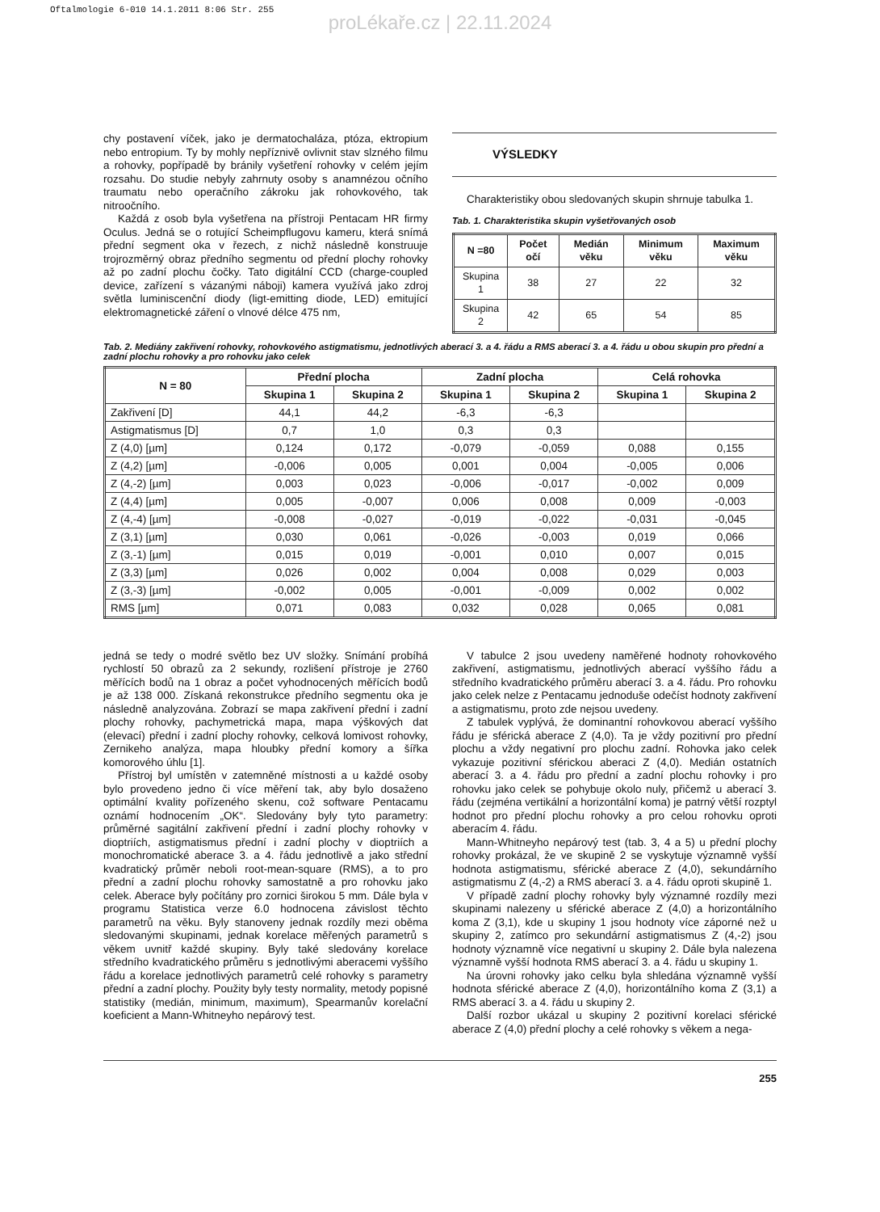Oftalmologie 6-010 14.1.2011 8:06 Str. 255
proLékaře.cz | 22.11.2024
chy postavení víček, jako je dermatochaláza, ptóza, ektropium nebo entropium. Ty by mohly nepříznivě ovlivnit stav slzného filmu a rohovky, popřípadě by bránily vyšetření rohovky v celém jejím rozsahu. Do studie nebyly zahrnuty osoby s anamnézou očního traumatu nebo operačního zákroku jak rohovkového, tak nitroočního.
Každá z osob byla vyšetřena na přístroji Pentacam HR firmy Oculus. Jedná se o rotující Scheimpflugovu kameru, která snímá přední segment oka v řezech, z nichž následně konstruuje trojrozměrný obraz předního segmentu od přední plochy rohovky až po zadní plochu čočky. Tato digitální CCD (charge-coupled device, zařízení s vázanými náboji) kamera využívá jako zdroj světla luminiscenční diody (ligt-emitting diode, LED) emitující elektromagnetické záření o vlnové délce 475 nm,
VÝSLEDKY
Charakteristiky obou sledovaných skupin shrnuje tabulka 1.
Tab. 1. Charakteristika skupin vyšetřovaných osob
| N =80 | Počet očí | Medián věku | Minimum věku | Maximum věku |
| --- | --- | --- | --- | --- |
| Skupina 1 | 38 | 27 | 22 | 32 |
| Skupina 2 | 42 | 65 | 54 | 85 |
Tab. 2. Mediány zakřivení rohovky, rohovkového astigmatismu, jednotlivých aberací 3. a 4. řádu a RMS aberací 3. a 4. řádu u obou skupin pro přední a zadní plochu rohovky a pro rohovku jako celek
| N = 80 | Přední plocha | | Zadní plocha | | Celá rohovka | |
| --- | --- | --- | --- | --- | --- | --- |
| | Skupina 1 | Skupina 2 | Skupina 1 | Skupina 2 | Skupina 1 | Skupina 2 |
| Zakřivení [D] | 44,1 | 44,2 | -6,3 | -6,3 | | |
| Astigmatismus [D] | 0,7 | 1,0 | 0,3 | 0,3 | | |
| Z (4,0) [µm] | 0,124 | 0,172 | -0,079 | -0,059 | 0,088 | 0,155 |
| Z (4,2) [µm] | -0,006 | 0,005 | 0,001 | 0,004 | -0,005 | 0,006 |
| Z (4,-2) [µm] | 0,003 | 0,023 | -0,006 | -0,017 | -0,002 | 0,009 |
| Z (4,4) [µm] | 0,005 | -0,007 | 0,006 | 0,008 | 0,009 | -0,003 |
| Z (4,-4) [µm] | -0,008 | -0,027 | -0,019 | -0,022 | -0,031 | -0,045 |
| Z (3,1) [µm] | 0,030 | 0,061 | -0,026 | -0,003 | 0,019 | 0,066 |
| Z (3,-1) [µm] | 0,015 | 0,019 | -0,001 | 0,010 | 0,007 | 0,015 |
| Z (3,3) [µm] | 0,026 | 0,002 | 0,004 | 0,008 | 0,029 | 0,003 |
| Z (3,-3) [µm] | -0,002 | 0,005 | -0,001 | -0,009 | 0,002 | 0,002 |
| RMS [µm] | 0,071 | 0,083 | 0,032 | 0,028 | 0,065 | 0,081 |
jedná se tedy o modré světlo bez UV složky. Snímání probíhá rychlostí 50 obrazů za 2 sekundy, rozlišení přístroje je 2760 měřících bodů na 1 obraz a počet vyhodnocených měřících bodů je až 138 000. Získaná rekonstrukce předního segmentu oka je následně analyzována. Zobrazí se mapa zakřivení přední i zadní plochy rohovky, pachymetrická mapa, mapa výškových dat (elevací) přední i zadní plochy rohovky, celková lomivost rohovky, Zernikeho analýza, mapa hloubky přední komory a šířka komorového úhlu [1].
Přístroj byl umístěn v zatemněné místnosti a u každé osoby bylo provedeno jedno či více měření tak, aby bylo dosaženo optimální kvality pořízeného skenu, což software Pentacamu oznámí hodnocením „OK“. Sledovány byly tyto parametry: průměrné sagitální zakřivení přední i zadní plochy rohovky v dioptriích, astigmatismus přední i zadní plochy v dioptriích a monochromatické aberace 3. a 4. řádu jednotlivě a jako střední kvadratický průměr neboli root-mean-square (RMS), a to pro přední a zadní plochu rohovky samostatně a pro rohovku jako celek. Aberace byly počítány pro zornici širokou 5 mm. Dále byla v programu Statistica verze 6.0 hodnocena závislost těchto parametrů na věku. Byly stanoveny jednak rozdíly mezi oběma sledovanými skupinami, jednak korelace měřených parametrů s věkem uvnitř každé skupiny. Byly také sledovány korelace středního kvadratického průměru s jednotlivými aberacemi vyššího řádu a korelace jednotlivých parametrů celé rohovky s parametry přední a zadní plochy. Použity byly testy normality, metody popisné statistiky (medián, minimum, maximum), Spearmanův korelační koeficient a Mann-Whitneyho nepárový test.
V tabulce 2 jsou uvedeny naměřené hodnoty rohovkového zakřivení, astigmatismu, jednotlivých aberací vyššího řádu a středního kvadratického průměru aberací 3. a 4. řádu. Pro rohovku jako celek nelze z Pentacamu jednoduše odečíst hodnoty zakřivení a astigmatismu, proto zde nejsou uvedeny.
Z tabulek vyplývá, že dominantní rohovkovou aberací vyššího řádu je sférická aberace Z (4,0). Ta je vždy pozitivní pro přední plochu a vždy negativní pro plochu zadní. Rohovka jako celek vykazuje pozitivní sférickou aberaci Z (4,0). Medián ostatních aberací 3. a 4. řádu pro přední a zadní plochu rohovky i pro rohovku jako celek se pohybuje okolo nuly, přičemž u aberací 3. řádu (zejména vertikální a horizontální koma) je patrný větší rozptyl hodnot pro přední plochu rohovky a pro celou rohovku oproti aberacím 4. řádu.
Mann-Whitneyho nepárový test (tab. 3, 4 a 5) u přední plochy rohovky prokázal, že ve skupině 2 se vyskytuje významně vyšší hodnota astigmatismu, sférické aberace Z (4,0), sekundárního astigmatismu Z (4,-2) a RMS aberací 3. a 4. řádu oproti skupině 1.
V případě zadní plochy rohovky byly významné rozdíly mezi skupinami nalezeny u sférické aberace Z (4,0) a horizontálního koma Z (3,1), kde u skupiny 1 jsou hodnoty více záporné než u skupiny 2, zatímco pro sekundární astigmatismus Z (4,-2) jsou hodnoty významně více negativní u skupiny 2. Dále byla nalezena významně vyšší hodnota RMS aberací 3. a 4. řádu u skupiny 1.
Na úrovni rohovky jako celku byla shledána významně vyšší hodnota sférické aberace Z (4,0), horizontálního koma Z (3,1) a RMS aberací 3. a 4. řádu u skupiny 2.
Další rozbor ukázal u skupiny 2 pozitivní korelaci sférické aberace Z (4,0) přední plochy a celé rohovky s věkem a nega-
255